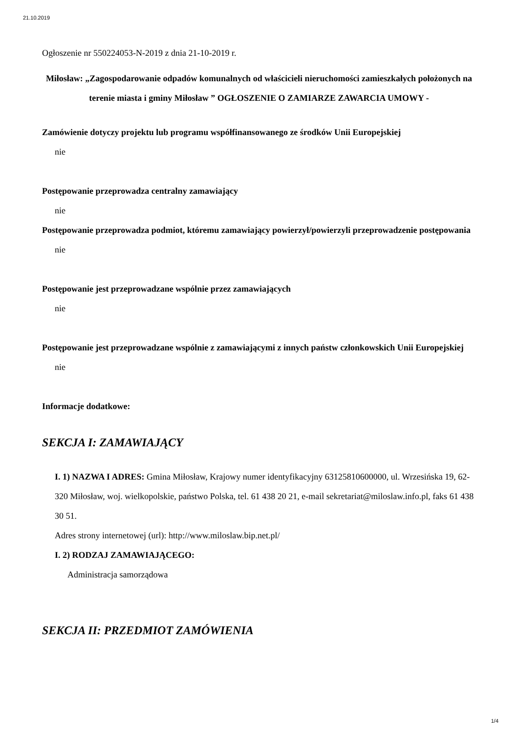21.10.2019
Ogłoszenie nr 550224053-N-2019 z dnia 21-10-2019 r.
Miłosław: „Zagospodarowanie odpadów komunalnych od właścicieli nieruchomości zamieszkałych położonych na terenie miasta i gminy Miłosław ” OGŁOSZENIE O ZAMIARZE ZAWARCIA UMOWY -
Zamówienie dotyczy projektu lub programu współfinansowanego ze środków Unii Europejskiej
nie
Postępowanie przeprowadza centralny zamawiający
nie
Postępowanie przeprowadza podmiot, któremu zamawiający powierzył/powierzyli przeprowadzenie postępowania
nie
Postępowanie jest przeprowadzane wspólnie przez zamawiających
nie
Postępowanie jest przeprowadzane wspólnie z zamawiającymi z innych państw członkowskich Unii Europejskiej
nie
Informacje dodatkowe:
SEKCJA I: ZAMAWIAJĄCY
I. 1) NAZWA I ADRES: Gmina Miłosław, Krajowy numer identyfikacyjny 63125810600000, ul. Wrzesińska 19, 62-320 Miłosław, woj. wielkopolskie, państwo Polska, tel. 61 438 20 21, e-mail sekretariat@miloslaw.info.pl, faks 61 438 30 51.
Adres strony internetowej (url): http://www.miloslaw.bip.net.pl/
I. 2) RODZAJ ZAMAWIAJĄCEGO:
Administracja samorządowa
SEKCJA II: PRZEDMIOT ZAMÓWIENIA
1/4